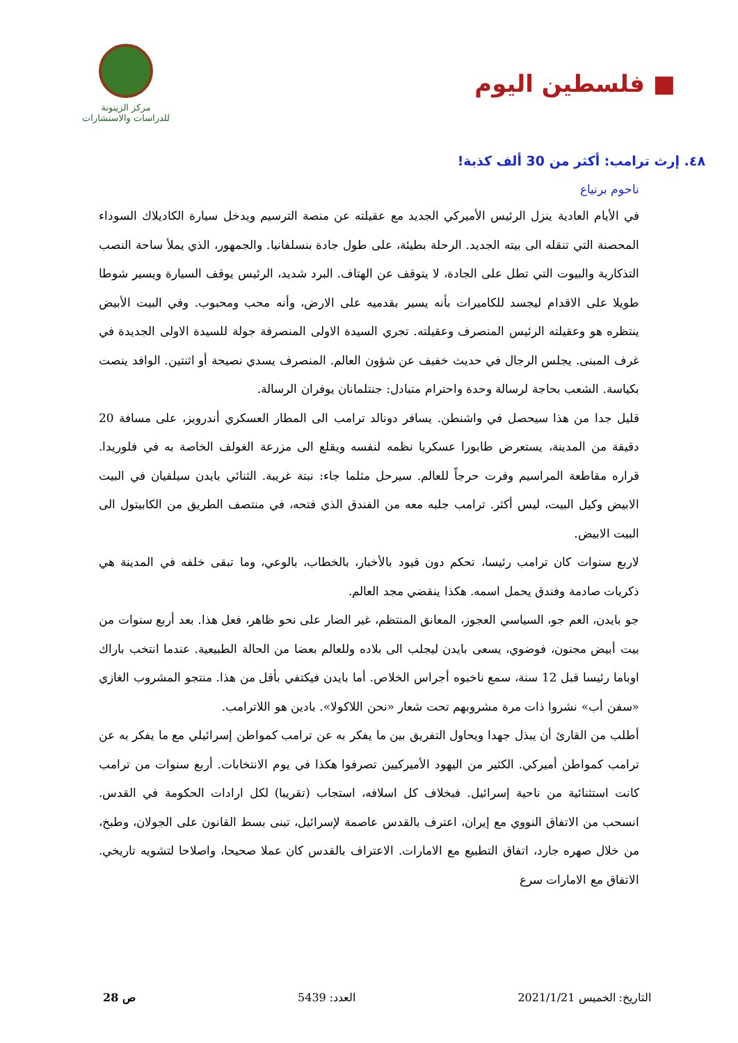■ فلسطين اليوم
مركز الزيتونة
للدراسات والاستشارات
٤٨. إرث ترامب: أكثر من 30 ألف كذبة!
ناحوم برنياع
في الأيام العادية ينزل الرئيس الأميركي الجديد مع عقيلته عن منصة الترسيم ويدخل سيارة الكاديلاك السوداء المحصنة التي تنقله الى بيته الجديد. الرحلة بطيئة، على طول جادة بنسلفانيا. والجمهور، الذي يملأ ساحة النصب التذكارية والبيوت التي تطل على الجادة، لا يتوقف عن الهتاف. البرد شديد، الرئيس يوقف السيارة ويسير شوطا طويلا على الاقدام ليجسد للكاميرات بأنه يسير بقدميه على الارض، وأنه محب ومحبوب. وفي البيت الأبيض ينتظره هو وعقيلته الرئيس المنصرف وعقيلته. تجري السيدة الاولى المنصرفة جولة للسيدة الاولى الجديدة في غرف المبنى. يجلس الرجال في حديث خفيف عن شؤون العالم. المنصرف يسدي نصيحة أو اثنتين. الوافد ينصت بكياسة. الشعب بحاجة لرسالة وحدة واحترام متبادل: جنتلمانان يوفران الرسالة.
قليل جدا من هذا سيحصل في واشنطن. يسافر دونالد ترامب الى المطار العسكري أندرويز، على مسافة 20 دقيقة من المدينة، يستعرض طابورا عسكريا نظمه لنفسه ويقلع الى مزرعة الغولف الخاصة به في فلوريدا. قراره مقاطعة المراسيم وفرت حرجاً للعالم. سيرحل مثلما جاء: نبتة غريبة. الثنائي بايدن سيلقيان في البيت الابيض وكيل البيت، ليس أكثر. ترامب جلبه معه من الفندق الذي فتحه، في منتصف الطريق من الكابيتول الى البيت الابيض.
لاربع سنوات كان ترامب رئيسا، تحكم دون قيود بالأخبار، بالخطاب، بالوعي، وما تبقى خلفه في المدينة هي ذكريات صادمة وفندق يحمل اسمه. هكذا ينقضي مجد العالم.
جو بايدن، العم جو، السياسي العجوز، المعانق المنتظم، غير الضار على نحو ظاهر، فعل هذا. بعد أربع سنوات من بيت أبيض مجنون، فوضوي، يسعى بايدن ليجلب الى بلاده وللعالم بعضا من الحالة الطبيعية. عندما انتخب باراك اوباما رئيسا قبل 12 سنة، سمع ناخبوه أجراس الخلاص. أما بايدن فيكتفي بأقل من هذا. منتجو المشروب الغازي «سفن أب» نشروا ذات مرة مشروبهم تحت شعار «نحن اللاكولا». بادين هو اللاترامب.
أطلب من القارئ أن يبذل جهدا ويحاول التفريق بين ما يفكر به عن ترامب كمواطن إسرائيلي مع ما يفكر به عن ترامب كمواطن أميركي. الكثير من اليهود الأميركيين تصرفوا هكذا في يوم الانتخابات. أربع سنوات من ترامب كانت استثنائية من ناحية إسرائيل. فبخلاف كل اسلافه، استجاب (تقريبا) لكل ارادات الحكومة في القدس. انسحب من الاتفاق النووي مع إيران، اعترف بالقدس عاصمة لإسرائيل، تبنى بسط القانون على الجولان، وطبخ، من خلال صهره جارد، اتفاق التطبيع مع الامارات. الاعتراف بالقدس كان عملا صحيحا، واصلاحا لتشويه تاريخي. الاتفاق مع الامارات سرع
التاريخ: الخميس 2021/1/21 العدد: 5439 ص 28